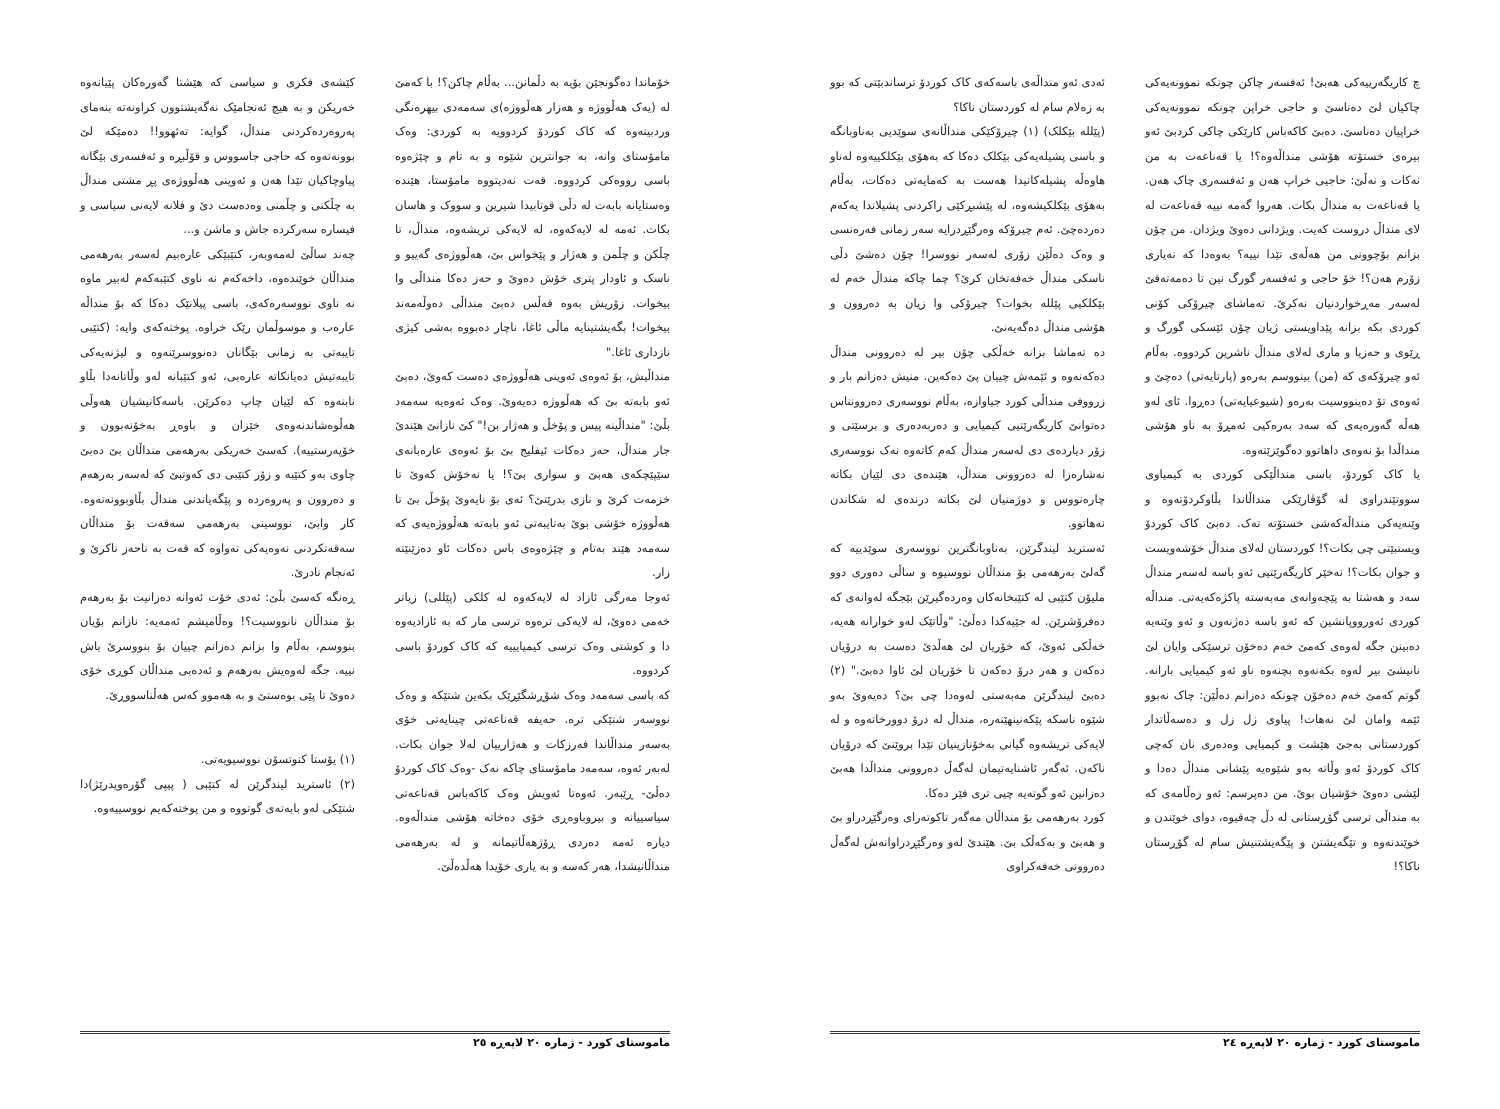چ کاریگەرییەکی هەبێ! ئەفسەر چاکن چونکە نموونەیەکی چاکیان لێ دەناسێ و حاجی خراپن چونکە نموونەیەکی خراپیان دەناسێ. دەبێ کاکەباس کارێکی چاکی کردبێ ئەو بیرەی خستۆتە هۆشی منداڵەوە؟! یا قەناعەت بە من نەکات و نەڵێ: حاجیی خراپ هەن و ئەفسەری چاک هەن. یا قەناعەت بە منداڵ بکات. هەروا گەمە نییە قەناعەت لە لای منداڵ دروست کەیت. ویژدانی دەوێ ویژدان. من چۆن بزانم بۆچوونی من هەڵەی تێدا نییە؟ بەوەدا کە نەیاری زۆرم هەن؟! خۆ حاجی و ئەفسەر گورگ نین تا دەمەتەقێ لەسەر مەڕخواردنیان نەکرێ. تەماشای چیرۆکی کۆنی کوردی بکە بزانە پێداویستی ژیان چۆن ئێسکی گورگ و ڕێوی و حەزیا و ماری لەلای منداڵ ناشرین کردووە. بەڵام ئەو چیرۆکەی کە (من) بینووسم بەرەو (پارتایەتی) دەچێ و ئەوەی تۆ دەینووسیت بەرەو (شیوعیایەتی) دەڕوا. ئای لەو هەڵە گەورەیەی کە سەد بەرەکیی ئەمڕۆ بە ناو هۆشی منداڵدا بۆ نەوەی داهاتوو دەگوێزێتەوە.
یا کاک کوردۆ، باسی منداڵێکی کوردی بە کیمیاوی سووتێندراوی لە گۆڤارێکی منداڵاندا بڵاوکردۆتەوە و وێنەیەکی منداڵەکەشی خستۆتە تەک. دەبێ کاک کوردۆ ویستبێتی چی بکات؟! کوردستان لەلای منداڵ خۆشەویست و جوان بکات؟! نەخێر کاریگەرێتیی ئەو باسە لەسەر منداڵ سەد و هەشتا بە پێچەوانەی مەبەستە پاکژەکەیەتی. منداڵە کوردی ئەورووپانشین کە ئەو باسە دەژنەون و ئەو وێنەیە دەبینن جگە لەوەی کەمێ خەم دەخۆن ترسێکی وایان لێ نانیشێ بیر لەوە بکەنەوە بچنەوە ناو ئەو کیمیایی بارانە. گوتم کەمێ خەم دەخۆن چونکە دەزانم دەڵێن: چاک نەبوو ئێمە وامان لێ نەهات! پیاوی زل زل و دەسەڵاتدار کوردستانی بەجێ هێشت و کیمیایی وەدەری نان کەچی کاک کوردۆ ئەو وڵاتە بەو شێوەیە پێشانی منداڵ دەدا و لێشی دەوێ خۆشیان بوێ. من دەپرسم: ئەو زەڵامەی کە بە منداڵی ترسی گۆڕستانی لە دڵ چەقیوە، دوای خوێندن و خوێندنەوە و تێگەیشتن و پێگەیشتنیش سام لە گۆڕستان ناکا؟!
ئەدی ئەو منداڵەی باسەکەی کاک کوردۆ ترساندبێتی کە بوو بە زەلام سام لە کوردستان ناکا؟
(پێللە بێکلک) (١) چیرۆکێکی منداڵانەی سوێدیی بەناوبانگە و باسی پشیلەیەکی بێکلک دەکا کە بەهۆی بێکلکییەوە لەناو هاوەڵە پشیلەکانیدا هەست بە کەمایەتی دەکات، بەڵام بەهۆی بێکلکیشەوە، لە پێشبڕکێی راکردنی پشیلاندا یەکەم دەردەچێ. ئەم چیرۆکە وەرگێڕدرایە سەر زمانی فەرەنسی و وەک دەڵێن زۆری لەسەر نووسرا! چۆن دەشێ دڵی ناسکی منداڵ خەفەتخان کرێ؟ چما چاکە منداڵ خەم لە بێکلکیی پێللە بخوات؟ چیرۆکی وا زیان بە دەروون و هۆشی منداڵ دەگەیەنێ.
دە تەماشا بزانە خەڵکی چۆن بیر لە دەروونی منداڵ دەکەنەوە و ئێمەش چییان پێ دەکەین. منیش دەزانم بار و زرووفی منداڵی کورد جیاوازە، بەڵام نووسەری دەروونناس دەتوانێ کاریگەرێتیی کیمیایی و دەربەدەری و برسێتی و زۆر دیاردەی دی لەسەر منداڵ کەم کاتەوە نەک نووسەری نەشارەزا لە دەروونی منداڵ، هێندەی دی لێیان بکاتە چارەنووس و دوژمنیان لێ بکاتە درندەی لە شکاندن نەهاتوو.
ئەسترید لیندگرێن، بەناوبانگترین نووسەری سوێدییە کە گەلێ بەرهەمی بۆ منداڵان نووسیوە و ساڵی دەوری دوو ملیۆن کتێبی لە کتێبخانەکان وەردەگیرێن بێجگە لەوانەی کە دەفرۆشرێن. لە جێیەکدا دەڵێ: "وڵاتێک لەو خوارانە هەیە، خەڵکی ئەوێ، کە خۆریان لێ هەڵدێ دەست بە درۆیان دەکەن و هەر درۆ دەکەن تا خۆریان لێ ئاوا دەبێ." (٢) دەبێ لیندگرێن مەبەستی لەوەدا چی بێ؟ دەیەوێ بەو شێوە ناسکە پێکەنینهێنەرە، منداڵ لە درۆ دوورخاتەوە و لە لایەکی تریشەوە گیانی بەخۆنازینیان تێدا بروێنێ کە درۆیان ناکەن. ئەگەر ئاشنایەتیمان لەگەڵ دەروونی منداڵدا هەبێ دەزانین ئەو گوتەیە چیی تری فێر دەکا.
کورد بەرهەمی بۆ منداڵان مەگەر تاکوتەرای وەرگێڕدراو بێ و هەبێ و بەکەڵک بێ. هێندێ لەو وەرگێڕدراوانەش لەگەڵ دەروونی خەفەکراوی
ماموستای کورد - ژمارە ٢٠ لاپەڕە ٢٤
خۆماندا دەگونجێن بۆیە بە دڵمانن... بەڵام چاکن؟! با کەمێ لە (یەک هەڵووژە و هەزار هەڵووژە)ی سەمەدی بیهرەنگی وردبینەوە کە کاک کوردۆ کردوویە بە کوردی: وەک مامۆستای وانە، بە جوانترین شێوە و بە تام و چێژەوە باسی رووەکی کردووە. قەت نەدیتووە مامۆستا، هێندە وەستایانە بابەت لە دڵی قوتابیدا شیرین و سووک و هاسان بکات. ئەمە لە لایەکەوە، لە لایەکی تریشەوە، منداڵ، تا چڵکن و چڵمن و هەژار و پێخواس بێ، هەڵووژەی گەییو و ناسک و ئاودار پتری خۆش دەوێ و حەز دەکا منداڵی وا بیخوات. زۆریش بەوە قەڵس دەبێ منداڵی دەوڵەمەند بیخوات! بگەیشتینایە ماڵی ئاغا، ناچار دەبووە بەشی کیژی نازداری ئاغا."
منداڵیش، بۆ ئەوەی ئەوینی هەڵووژەی دەست کەوێ، دەبێ ئەو بابەتە بێ کە هەڵووژە دەیەوێ. وەک ئەوەیە سەمەد بڵێ: "منداڵینە پیس و پۆخڵ و هەژار بن!" کێ نازانێ هێندێ جار منداڵ، حەز دەکات ئیفلیج بێ بۆ ئەوەی عارەبانەی سێپێچکەی هەبێ و سواری بێ؟! یا نەخۆش کەوێ تا خزمەت کرێ و نازی بدرێتێ؟ ئەی بۆ نایەوێ پۆخڵ بێ تا هەڵووژە خۆشی بوێ بەتایبەتی ئەو بابەتە هەڵووژەیەی کە سەمەد هێند بەتام و چێژەوەی باس دەکات ئاو دەزێنێتە زار.
ئەوجا مەرگی ئازاد لە لایەکەوە لە کلکی (پێللی) زیاتر خەمی دەوێ، لە لایەکی ترەوە ترسی مار کە بە ئازادیەوە دا و کوشتی وەک ترسی کیمیایییە کە کاک کوردۆ باسی کردووە.
کە باسی سەمەد وەک شۆڕشگێڕێک بکەین شتێکە و وەک نووسەر شتێکی ترە. حەیفە قەناعەتی چینایەتی خۆی بەسەر منداڵاندا فەرزکات و هەژارییان لەلا جوان بکات. لەبەر ئەوە، سەمەد مامۆستای چاکە نەک -وەک کاک کوردۆ دەڵێ- ڕێبەر. ئەوەتا ئەویش وەک کاکەباس قەناعەتی سیاسییانە و بیروباوەڕی خۆی دەخاتە هۆشی منداڵەوە. دیارە ئەمە دەردی ڕۆژهەڵاتیمانە و لە بەرهەمی منداڵانیشدا، هەر کەسە و بە یاری خۆیدا هەڵدەڵێ.
کێشەی فکری و سیاسی کە هێشتا گەورەکان پێیانەوە خەریکن و بە هیچ ئەنجامێک نەگەیشتوون کراونەتە بنەمای پەروەردەکردنی منداڵ، گوایە: تەئهوو!! دەمێکە لێ بوونەتەوە کە حاجی جاسووس و قۆڵبڕە و ئەفسەری بێگانە پیاوچاکیان تێدا هەن و ئەوینی هەڵووژەی پڕ مشتی منداڵ بە چڵکنی و چڵمنی وەدەست دێ و فلانە لایەنی سیاسی و فیسارە سەرکردە جاش و ماشن و...
چەند ساڵێ لەمەوبەر، کتێبێکی عارەبیم لەسەر بەرهەمی منداڵان خوێندەوە، داخەکەم نە ناوی کتێبەکەم لەبیر ماوە نە ناوی نووسەرەکەی، باسی پیلانێک دەکا کە بۆ منداڵە عارەب و موسوڵمان رێک خراوە. پوختەکەی وایە: (کتێبی تایبەتی بە زمانی بێگانان دەنووسرێنەوە و لیژنەیەکی تایبەتیش دەیانکاتە عارەبی، ئەو کتێبانە لەو وڵاتانەدا بڵاو نابنەوە کە لێیان چاپ دەکرێن. باسەکانیشیان هەوڵی هەڵوەشاندنەوەی خێزان و باوەڕ بەخۆنەبوون و خۆپەرستییە). کەسێ خەریکی بەرهەمی منداڵان بێ دەبێ چاوی بەو کتێبە و زۆر کتێبی دی کەوتبێ کە لەسەر بەرهەم و دەروون و پەروەردە و پێگەیاندنی منداڵ بڵاوبوونەتەوە. کار وابێ، نووسینی بەرهەمی سەقەت بۆ منداڵان سەقەتکردنی نەوەیەکی تەواوە کە قەت بە ناحەز ناکرێ و ئەنجام نادرێ.
ڕەنگە کەسێ بڵێ: ئەدی خۆت ئەوانە دەزانیت بۆ بەرهەم بۆ منداڵان نانووسیت؟! وەڵامیشم ئەمەیە: نازانم بۆیان بنووسم، بەڵام وا بزانم دەزانم چییان بۆ بنووسرێ باش نییە. جگە لەوەیش بەرهەم و ئەدەبی منداڵان کوڕی خۆی دەوێ تا پێی بوەستێ و بە هەموو کەس هەڵناسووڕێ.
(١) یۆستا کنوتسۆن نووسیویەتی.
(٢) ئاسترید لیندگرێن لە کتێبی ( پیپی گۆرەویدرێژ)دا شتێکی لەو بابەتەی گوتووە و من پوختەکەیم نووسییەوە.
ماموستای کورد - ژمارە ٢٠ لاپەڕە ٢٥